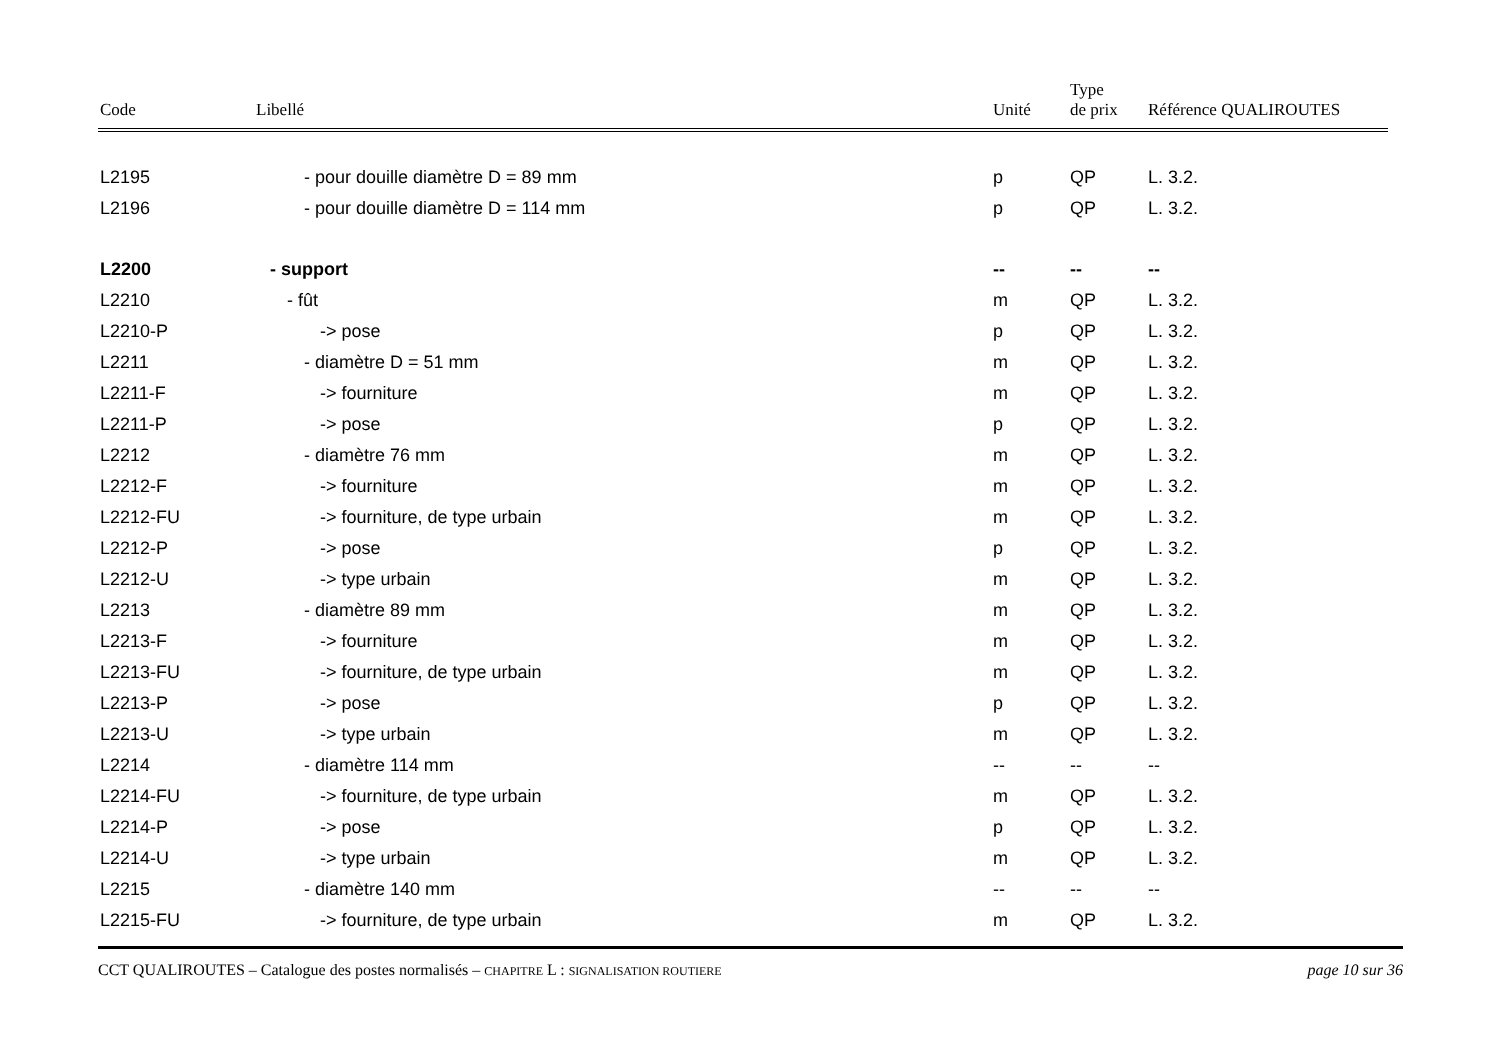| Code | Libellé | Unité | Type de prix | Référence QUALIROUTES |
| --- | --- | --- | --- | --- |
| L2195 | - pour douille diamètre D = 89 mm | p | QP | L. 3.2. |
| L2196 | - pour douille diamètre D = 114 mm | p | QP | L. 3.2. |
| L2200 | - support | -- | -- | -- |
| L2210 | - fût | m | QP | L. 3.2. |
| L2210-P | -> pose | p | QP | L. 3.2. |
| L2211 | - diamètre D = 51 mm | m | QP | L. 3.2. |
| L2211-F | -> fourniture | m | QP | L. 3.2. |
| L2211-P | -> pose | p | QP | L. 3.2. |
| L2212 | - diamètre 76 mm | m | QP | L. 3.2. |
| L2212-F | -> fourniture | m | QP | L. 3.2. |
| L2212-FU | -> fourniture, de type urbain | m | QP | L. 3.2. |
| L2212-P | -> pose | p | QP | L. 3.2. |
| L2212-U | -> type urbain | m | QP | L. 3.2. |
| L2213 | - diamètre 89 mm | m | QP | L. 3.2. |
| L2213-F | -> fourniture | m | QP | L. 3.2. |
| L2213-FU | -> fourniture, de type urbain | m | QP | L. 3.2. |
| L2213-P | -> pose | p | QP | L. 3.2. |
| L2213-U | -> type urbain | m | QP | L. 3.2. |
| L2214 | - diamètre 114 mm | -- | -- | -- |
| L2214-FU | -> fourniture, de type urbain | m | QP | L. 3.2. |
| L2214-P | -> pose | p | QP | L. 3.2. |
| L2214-U | -> type urbain | m | QP | L. 3.2. |
| L2215 | - diamètre 140 mm | -- | -- | -- |
| L2215-FU | -> fourniture, de type urbain | m | QP | L. 3.2. |
CCT QUALIROUTES – Catalogue des postes normalisés – CHAPITRE L : SIGNALISATION ROUTIERE page 10 sur 36